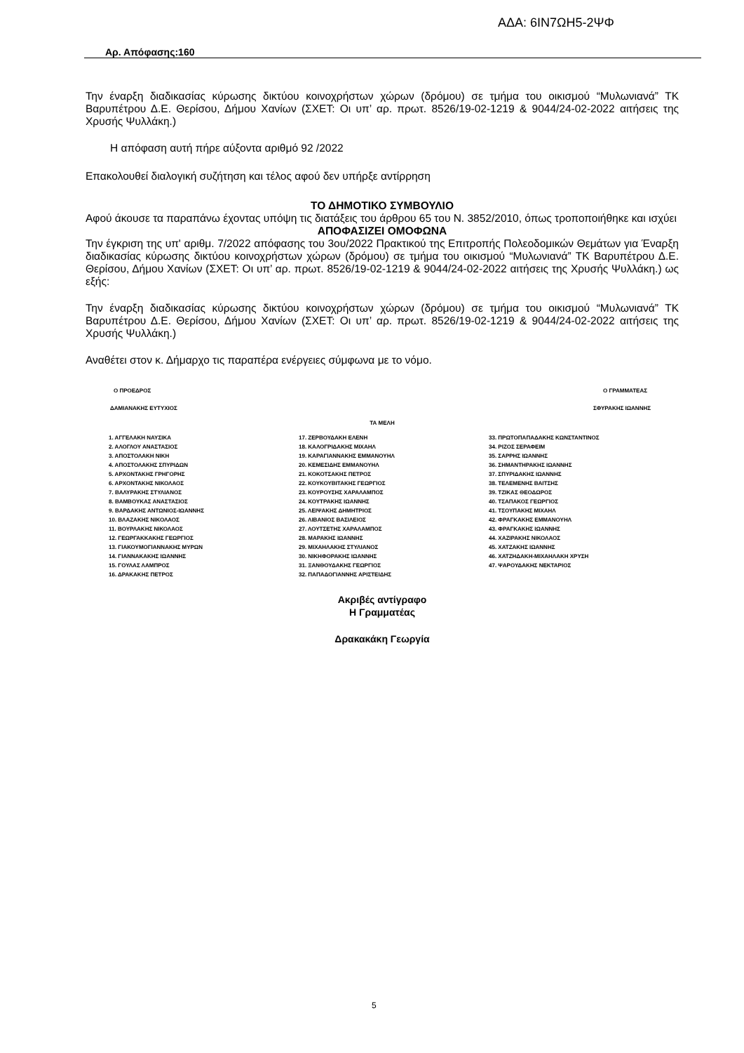ΑΔΑ: 6ΙΝ7ΩΗ5-2ΨΦ
Αρ. Απόφασης:160
Την έναρξη διαδικασίας κύρωσης δικτύου κοινοχρήστων χώρων (δρόμου) σε τμήμα του οικισμού “Μυλωνιανά” ΤΚ Βαρυπέτρου Δ.Ε. Θερίσου, Δήμου Χανίων (ΣΧΕΤ: Οι υπ’ αρ. πρωτ. 8526/19-02-1219 & 9044/24-02-2022 αιτήσεις της Χρυσής Ψυλλάκη.)
Η απόφαση αυτή πήρε αύξοντα αριθμό 92 /2022
Επακολουθεί διαλογική συζήτηση και τέλος αφού δεν υπήρξε αντίρρηση
ΤΟ ΔΗΜΟΤΙΚΟ ΣΥΜΒΟΥΛΙΟ
Αφού άκουσε τα παραπάνω έχοντας υπόψη τις διατάξεις του άρθρου 65 του Ν. 3852/2010, όπως τροποποιήθηκε και ισχύει
ΑΠΟΦΑΣΙΖΕΙ ΟΜΟΦΩΝΑ
Την έγκριση της υπ' αριθμ. 7/2022 απόφασης του 3ου/2022 Πρακτικού της Επιτροπής Πολεοδομικών Θεμάτων για Έναρξη διαδικασίας κύρωσης δικτύου κοινοχρήστων χώρων (δρόμου) σε τμήμα του οικισμού “Μυλωνιανά” ΤΚ Βαρυπέτρου Δ.Ε. Θερίσου, Δήμου Χανίων (ΣΧΕΤ: Οι υπ’ αρ. πρωτ. 8526/19-02-1219 & 9044/24-02-2022 αιτήσεις της Χρυσής Ψυλλάκη.) ως εξής:
Την έναρξη διαδικασίας κύρωσης δικτύου κοινοχρήστων χώρων (δρόμου) σε τμήμα του οικισμού “Μυλωνιανά” ΤΚ Βαρυπέτρου Δ.Ε. Θερίσου, Δήμου Χανίων (ΣΧΕΤ: Οι υπ’ αρ. πρωτ. 8526/19-02-1219 & 9044/24-02-2022 αιτήσεις της Χρυσής Ψυλλάκη.)
Αναθέτει στον κ. Δήμαρχο τις παραπέρα ενέργειες σύμφωνα με το νόμο.
Ο ΠΡΟΕΔΡΟΣ Ο ΓΡΑΜΜΑΤΕΑΣ
ΔΑΜΙΑΝΑΚΗΣ ΕΥΤΥΧΙΟΣ ΣΦΥΡΑΚΗΣ ΙΩΑΝΝΗΣ
ΤΑ ΜΕΛΗ
1. ΑΓΓΕΛΑΚΗ ΝΑΥΣΙΚΑ
2. ΑΛΟΓΛΟΥ ΑΝΑΣΤΑΣΙΟΣ
3. ΑΠΟΣΤΟΛΑΚΗ ΝΙΚΗ
4. ΑΠΟΣΤΟΛΑΚΗΣ ΣΠΥΡΙΔΩΝ
5. ΑΡΧΟΝΤΑΚΗΣ ΓΡΗΓΟΡΗΣ
6. ΑΡΧΟΝΤΑΚΗΣ ΝΙΚΟΛΑΟΣ
7. ΒΑΛΥΡΑΚΗΣ ΣΤΥΛΙΑΝΟΣ
8. ΒΑΜΒΟΥΚΑΣ ΑΝΑΣΤΑΣΙΟΣ
9. ΒΑΡΔΑΚΗΣ ΑΝΤΩΝΙΟΣ-ΙΩΑΝΝΗΣ
10. ΒΛΑΖΑΚΗΣ ΝΙΚΟΛΑΟΣ
11. ΒΟΥΡΛΑΚΗΣ ΝΙΚΟΛΑΟΣ
12. ΓΕΩΡΓΑΚΚΑΚΗΣ ΓΕΩΡΓΙΟΣ
13. ΓΙΑΚΟΥΜΟΓΙΑΝΝΑΚΗΣ ΜΥΡΩΝ
14. ΓΙΑΝΝΑΚΑΚΗΣ ΙΩΑΝΝΗΣ
15. ΓΟΥΛΑΣ ΛΑΜΠΡΟΣ
16. ΔΡΑΚΑΚΗΣ ΠΕΤΡΟΣ
17. ΖΕΡΒΟΥΔΑΚΗ ΕΛΕΝΗ
18. ΚΑΛΟΓΡΙΔΑΚΗΣ ΜΙΧΑΗΛ
19. ΚΑΡΑΓΙΑΝΝΑΚΗΣ ΕΜΜΑΝΟΥΗΛ
20. ΚΕΜΕΣΙΔΗΣ ΕΜΜΑΝΟΥΗΛ
21. ΚΟΚΟΤΣΑΚΗΣ ΠΕΤΡΟΣ
22. ΚΟΥΚΟΥΒΙΤΑΚΗΣ ΓΕΩΡΓΙΟΣ
23. ΚΟΥΡΟΥΣΗΣ ΧΑΡΑΛΑΜΠΟΣ
24. ΚΟΥΤΡΑΚΗΣ ΙΩΑΝΝΗΣ
25. ΛΕΙΨΑΚΗΣ ΔΗΜΗΤΡΙΟΣ
26. ΛΙΒΑΝΙΟΣ ΒΑΣΙΛΕΙΟΣ
27. ΛΟΥΤΣΕΤΗΣ ΧΑΡΑΛΑΜΠΟΣ
28. ΜΑΡΑΚΗΣ ΙΩΑΝΝΗΣ
29. ΜΙΧΑΗΛΑΚΗΣ ΣΤΥΛΙΑΝΟΣ
30. ΝΙΚΗΦΟΡΑΚΗΣ ΙΩΑΝΝΗΣ
31. ΞΑΝΘΟΥΔΑΚΗΣ ΓΕΩΡΓΙΟΣ
32. ΠΑΠΑΔΟΓΙΑΝΝΗΣ ΑΡΙΣΤΕΙΔΗΣ
33. ΠΡΩΤΟΠΑΠΑΔΑΚΗΣ ΚΩΝΣΤΑΝΤΙΝΟΣ
34. ΡΙΖΟΣ ΣΕΡΑΦΕΙΜ
35. ΣΑΡΡΗΣ ΙΩΑΝΝΗΣ
36. ΣΗΜΑΝΤΗΡΑΚΗΣ ΙΩΑΝΝΗΣ
37. ΣΠΥΡΙΔΑΚΗΣ ΙΩΑΝΝΗΣ
38. ΤΕΛΕΜΕΝΗΣ ΒΑΙΤΣΗΣ
39. ΤΖΙΚΑΣ ΘΕΟΔΩΡΟΣ
40. ΤΣΑΠΑΚΟΣ ΓΕΩΡΓΙΟΣ
41. ΤΣΟΥΠΑΚΗΣ ΜΙΧΑΗΛ
42. ΦΡΑΓΚΑΚΗΣ ΕΜΜΑΝΟΥΗΛ
43. ΦΡΑΓΚΑΚΗΣ ΙΩΑΝΝΗΣ
44. ΧΑΖΙΡΑΚΗΣ ΝΙΚΟΛΑΟΣ
45. ΧΑΤΖΑΚΗΣ ΙΩΑΝΝΗΣ
46. ΧΑΤΖΗΔΑΚΗ-ΜΙΧΑΗΛΑΚΗ ΧΡΥΣΗ
47. ΨΑΡΟΥΔΑΚΗΣ ΝΕΚΤΑΡΙΟΣ
Ακριβές αντίγραφο
Η Γραμματέας
Δρακακάκη Γεωργία
5